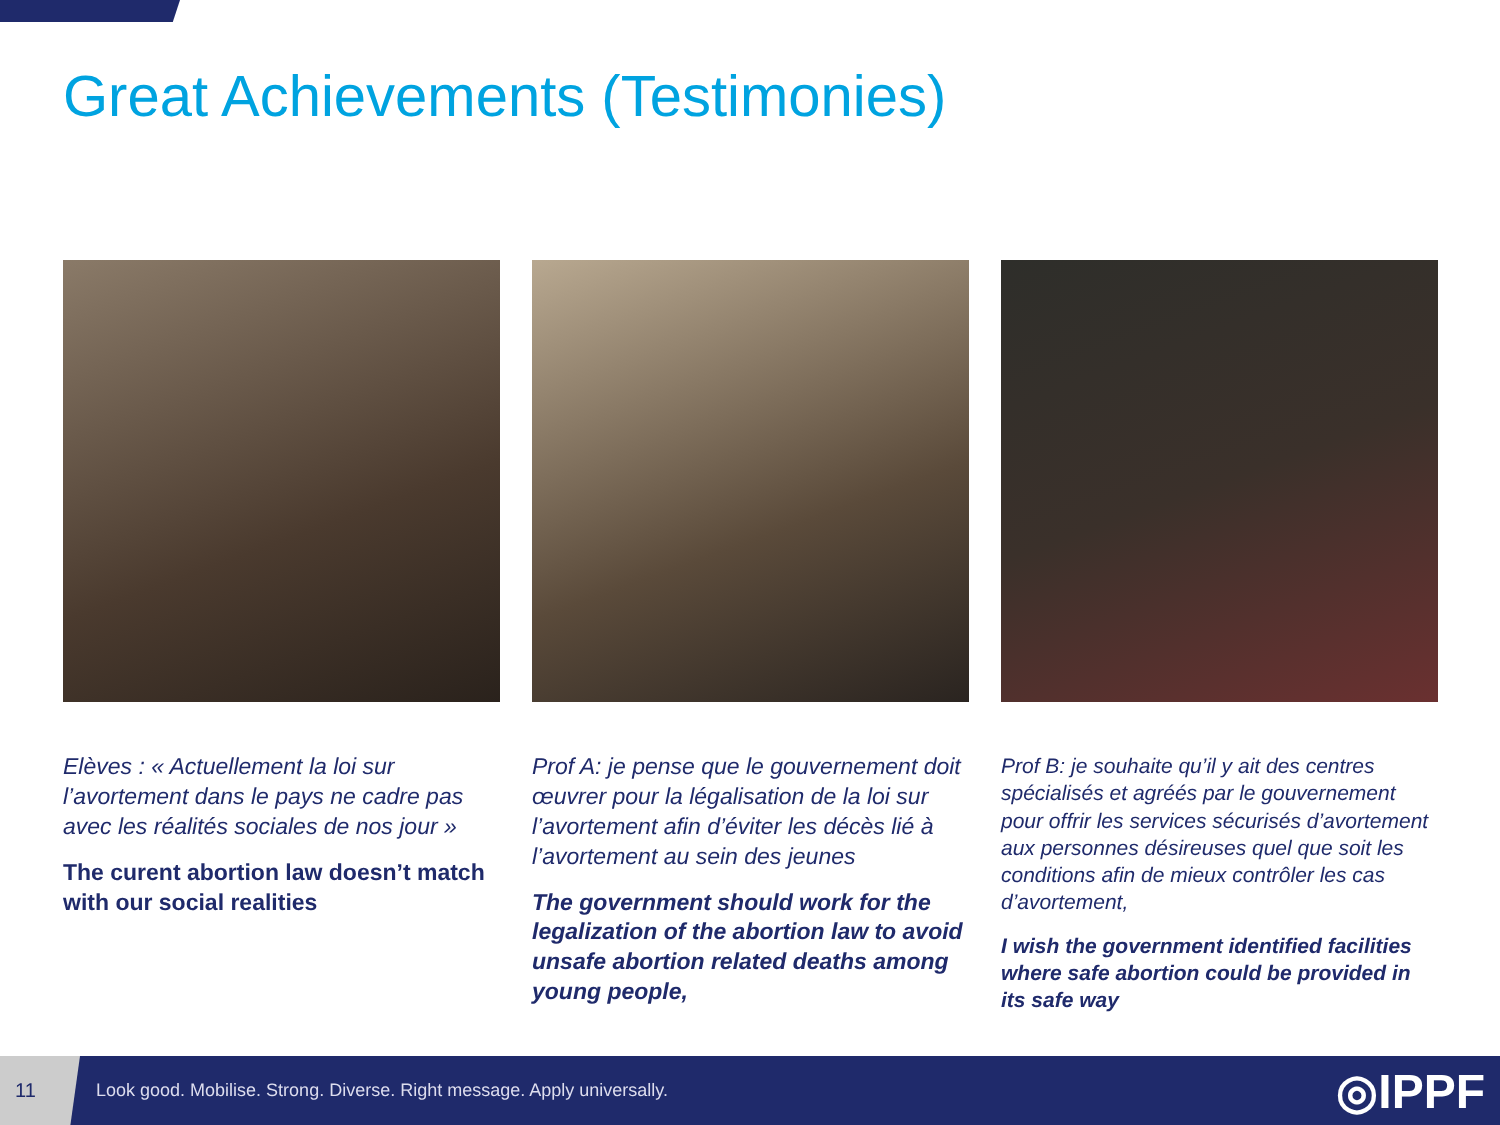Great Achievements (Testimonies)
Elèves : « Actuellement la loi sur l’avortement dans le pays ne cadre pas avec les réalités sociales de nos jour »
The curent abortion law doesn’t match with our social realities
Prof A: je pense que le gouvernement doit œuvrer pour la légalisation de la loi sur l’avortement afin d’éviter les décès lié à l’avortement au sein des jeunes
The government should work for the legalization of the abortion law to avoid unsafe abortion related deaths among young people,
Prof B: je souhaite qu’il y ait des centres spécialisés et agréés par le gouvernement pour offrir les services sécurisés d’avortement aux personnes désireuses quel que soit les conditions afin de mieux contrôler les cas d’avortement,
I wish the government identified facilities where safe abortion could be provided in its safe way
11
Look good. Mobilise. Strong. Diverse. Right message. Apply universally.
◎IPPF